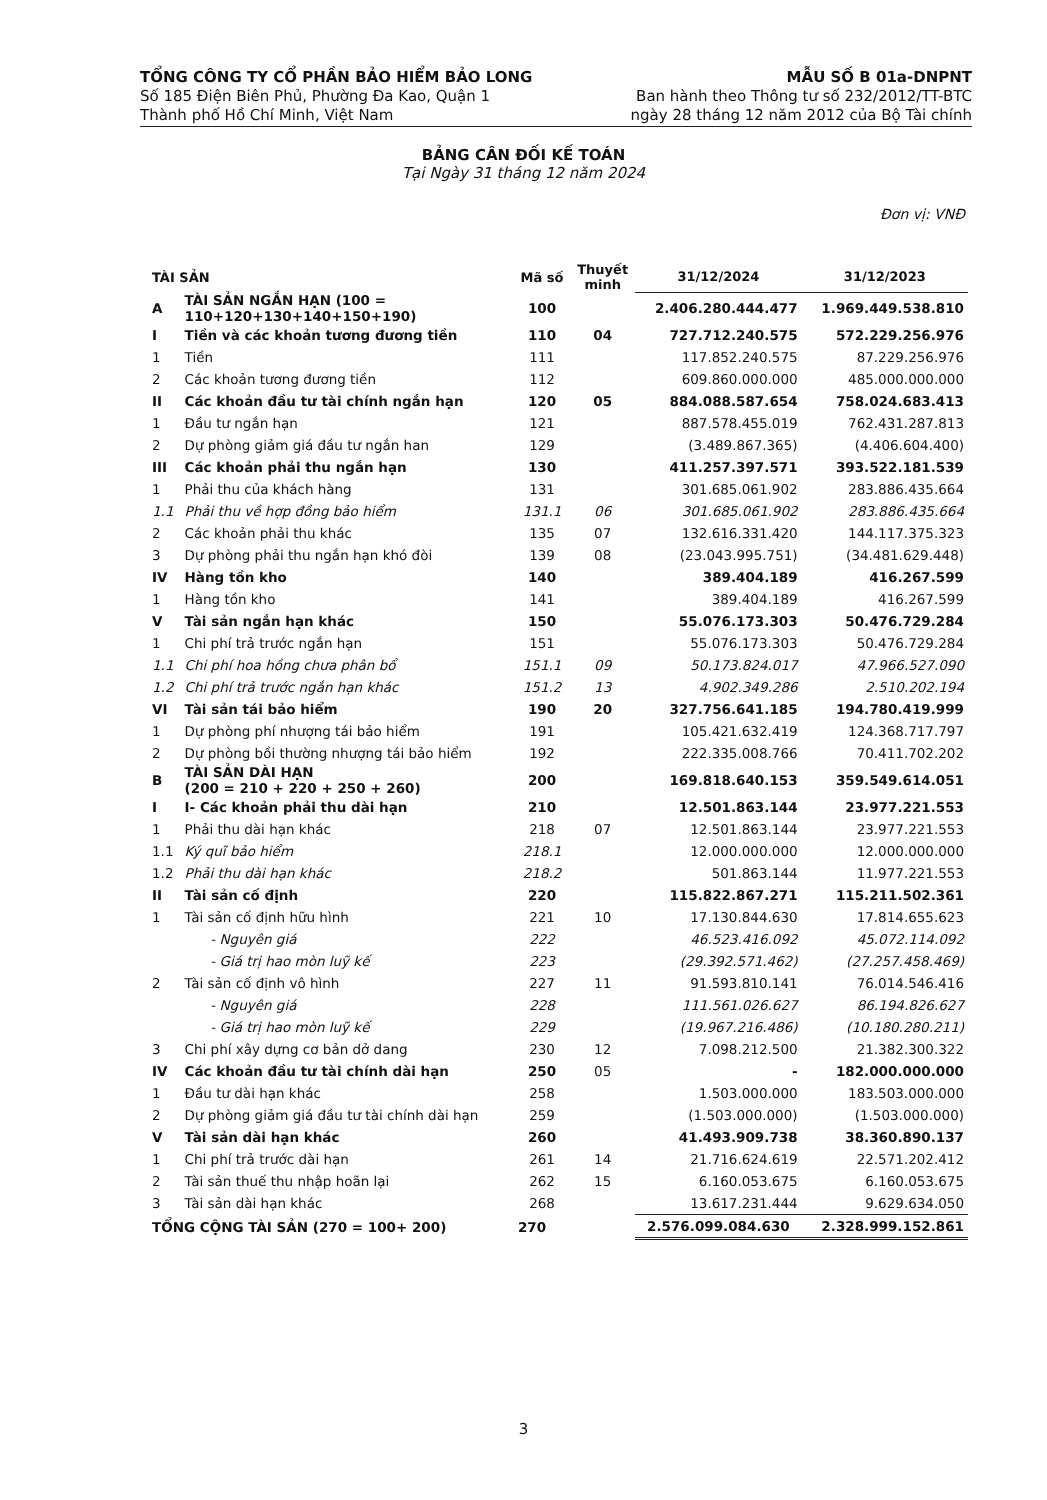TỔNG CÔNG TY CỔ PHẦN BẢO HIỂM BẢO LONG
Số 185 Điện Biên Phủ, Phường Đa Kao, Quận 1
Thành phố Hồ Chí Minh, Việt Nam
MẪU SỐ B 01a-DNPNT
Ban hành theo Thông tư số 232/2012/TT-BTC
ngày 28 tháng 12 năm 2012 của Bộ Tài chính
BẢNG CÂN ĐỐI KẾ TOÁN
Tại Ngày 31 tháng 12 năm 2024
Đơn vị: VNĐ
| TÀI SẢN | | Mã số | Thuyết minh | 31/12/2024 | 31/12/2023 |
| --- | --- | --- | --- | --- | --- |
| A | TÀI SẢN NGẮN HẠN (100 = 110+120+130+140+150+190) | 100 | | 2.406.280.444.477 | 1.969.449.538.810 |
| I | Tiền và các khoản tương đương tiền | 110 | 04 | 727.712.240.575 | 572.229.256.976 |
| 1 | Tiền | 111 | | 117.852.240.575 | 87.229.256.976 |
| 2 | Các khoản tương đương tiền | 112 | | 609.860.000.000 | 485.000.000.000 |
| II | Các khoản đầu tư tài chính ngắn hạn | 120 | 05 | 884.088.587.654 | 758.024.683.413 |
| 1 | Đầu tư ngắn hạn | 121 | | 887.578.455.019 | 762.431.287.813 |
| 2 | Dự phòng giảm giá đầu tư ngắn han | 129 | | (3.489.867.365) | (4.406.604.400) |
| III | Các khoản phải thu ngắn hạn | 130 | | 411.257.397.571 | 393.522.181.539 |
| 1 | Phải thu của khách hàng | 131 | | 301.685.061.902 | 283.886.435.664 |
| 1.1 | Phải thu về hợp đồng bảo hiểm | 131.1 | 06 | 301.685.061.902 | 283.886.435.664 |
| 2 | Các khoản phải thu khác | 135 | 07 | 132.616.331.420 | 144.117.375.323 |
| 3 | Dự phòng phải thu ngắn hạn khó đòi | 139 | 08 | (23.043.995.751) | (34.481.629.448) |
| IV | Hàng tồn kho | 140 | | 389.404.189 | 416.267.599 |
| 1 | Hàng tồn kho | 141 | | 389.404.189 | 416.267.599 |
| V | Tài sản ngắn hạn khác | 150 | | 55.076.173.303 | 50.476.729.284 |
| 1 | Chi phí trả trước ngắn hạn | 151 | | 55.076.173.303 | 50.476.729.284 |
| 1.1 | Chi phí hoa hồng chưa phân bổ | 151.1 | 09 | 50.173.824.017 | 47.966.527.090 |
| 1.2 | Chi phí trả trước ngắn hạn khác | 151.2 | 13 | 4.902.349.286 | 2.510.202.194 |
| VI | Tài sản tái bảo hiểm | 190 | 20 | 327.756.641.185 | 194.780.419.999 |
| 1 | Dự phòng phí nhượng tái bảo hiểm | 191 | | 105.421.632.419 | 124.368.717.797 |
| 2 | Dự phòng bồi thường nhượng tái bảo hiểm | 192 | | 222.335.008.766 | 70.411.702.202 |
| B | TÀI SẢN DÀI HẠN (200 = 210 + 220 + 250 + 260) | 200 | | 169.818.640.153 | 359.549.614.051 |
| I | I- Các khoản phải thu dài hạn | 210 | | 12.501.863.144 | 23.977.221.553 |
| 1 | Phải thu dài hạn khác | 218 | 07 | 12.501.863.144 | 23.977.221.553 |
| 1.1 | Ký quĩ bảo hiểm | 218.1 | | 12.000.000.000 | 12.000.000.000 |
| 1.2 | Phải thu dài hạn khác | 218.2 | | 501.863.144 | 11.977.221.553 |
| II | Tài sản cố định | 220 | | 115.822.867.271 | 115.211.502.361 |
| 1 | Tài sản cố định hữu hình | 221 | 10 | 17.130.844.630 | 17.814.655.623 |
| | - Nguyên giá | 222 | | 46.523.416.092 | 45.072.114.092 |
| | - Giá trị hao mòn luỹ kế | 223 | | (29.392.571.462) | (27.257.458.469) |
| 2 | Tài sản cố định vô hình | 227 | 11 | 91.593.810.141 | 76.014.546.416 |
| | - Nguyên giá | 228 | | 111.561.026.627 | 86.194.826.627 |
| | - Giá trị hao mòn luỹ kế | 229 | | (19.967.216.486) | (10.180.280.211) |
| 3 | Chi phí xây dựng cơ bản dở dang | 230 | 12 | 7.098.212.500 | 21.382.300.322 |
| IV | Các khoản đầu tư tài chính dài hạn | 250 | 05 | - | 182.000.000.000 |
| 1 | Đầu tư dài hạn khác | 258 | | 1.503.000.000 | 183.503.000.000 |
| 2 | Dự phòng giảm giá đầu tư tài chính dài hạn | 259 | | (1.503.000.000) | (1.503.000.000) |
| V | Tài sản dài hạn khác | 260 | | 41.493.909.738 | 38.360.890.137 |
| 1 | Chi phí trả trước dài hạn | 261 | 14 | 21.716.624.619 | 22.571.202.412 |
| 2 | Tài sản thuế thu nhập hoãn lại | 262 | 15 | 6.160.053.675 | 6.160.053.675 |
| 3 | Tài sản dài hạn khác | 268 | | 13.617.231.444 | 9.629.634.050 |
| TỔNG CỘNG TÀI SẢN (270 = 100+ 200) | | 270 | | 2.576.099.084.630 | 2.328.999.152.861 |
3